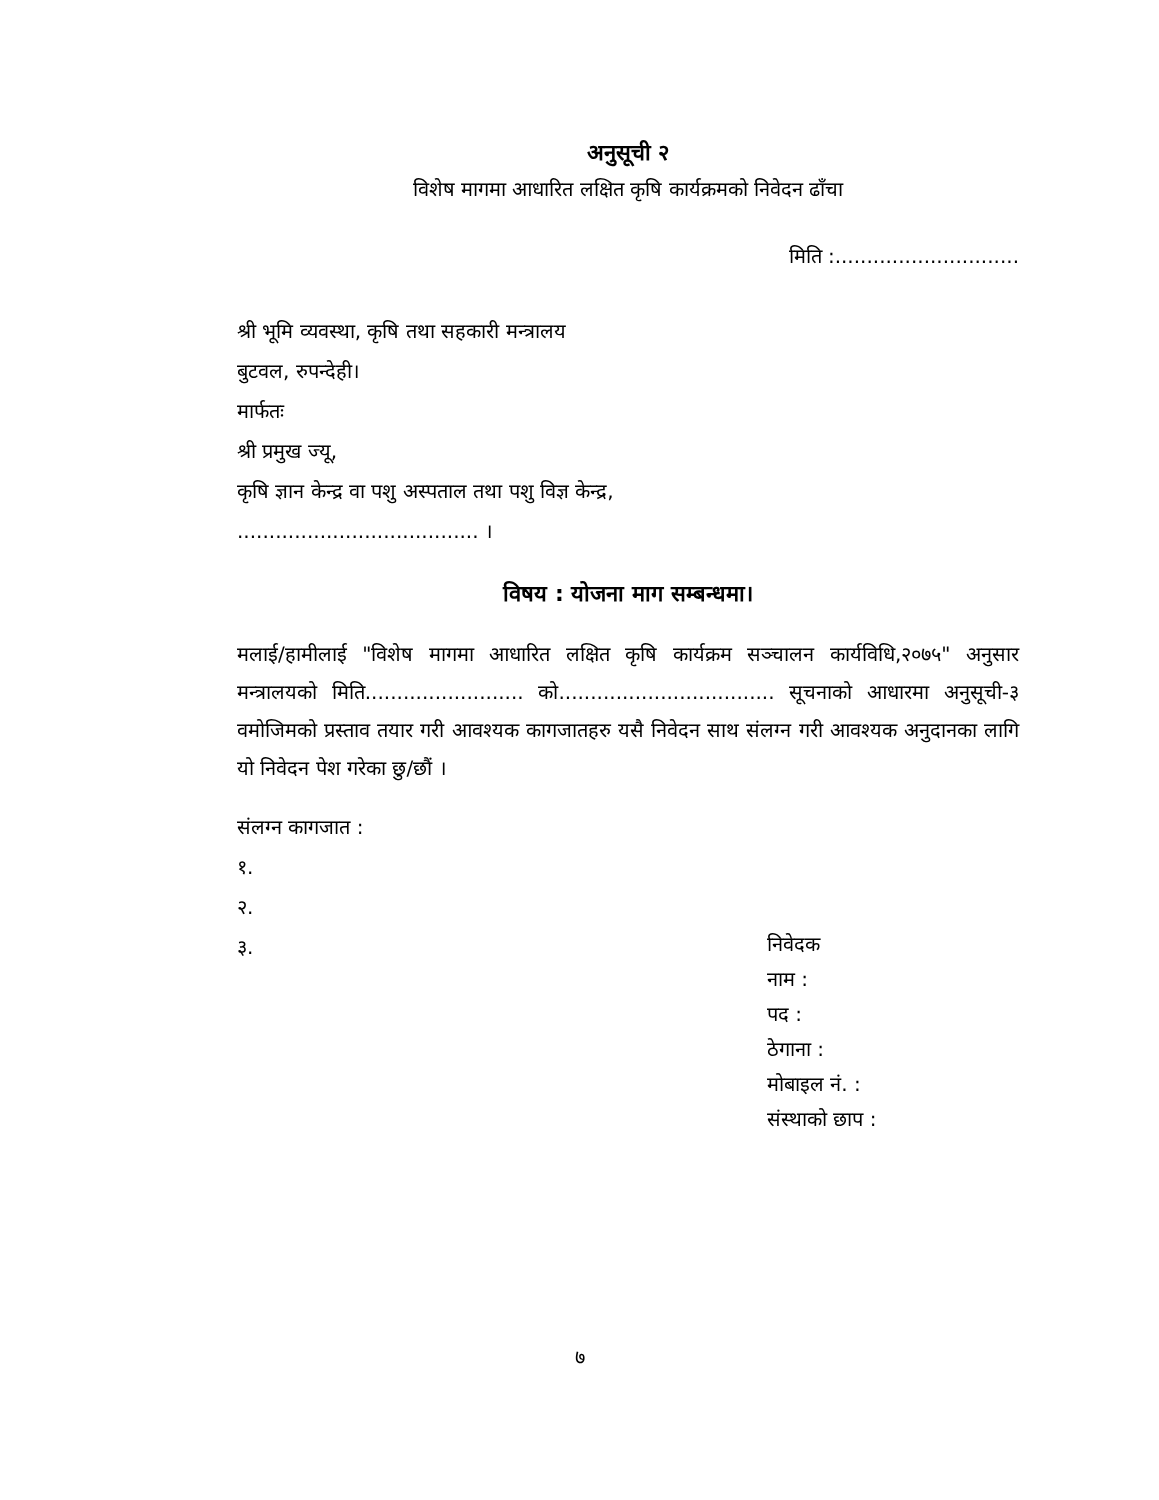अनुसूची २
विशेष मागमा आधारित लक्षित कृषि कार्यक्रमको निवेदन ढाँचा
मिति :.............................
श्री भूमि व्यवस्था, कृषि तथा सहकारी मन्त्रालय
बुटवल, रुपन्देही।
मार्फतः
श्री प्रमुख ज्यू,
कृषि ज्ञान केन्द्र वा पशु अस्पताल तथा पशु विज्ञ केन्द्र,
...................................... ।
विषय : योजना माग सम्बन्धमा।
मलाई/हामीलाई "विशेष मागमा आधारित लक्षित कृषि कार्यक्रम सञ्चालन कार्यविधि,२०७५" अनुसार मन्त्रालयको मिति......................... को.................................. सूचनाको आधारमा अनुसूची-३ वमोजिमको प्रस्ताव तयार गरी आवश्यक कागजातहरु यसै निवेदन साथ संलग्न गरी आवश्यक अनुदानका लागि यो निवेदन पेश गरेका छु/छौं ।
संलग्न कागजात :
१.
२.
३.
निवेदक
नाम :
पद :
ठेगाना :
मोबाइल नं. :
संस्थाको छाप :
७